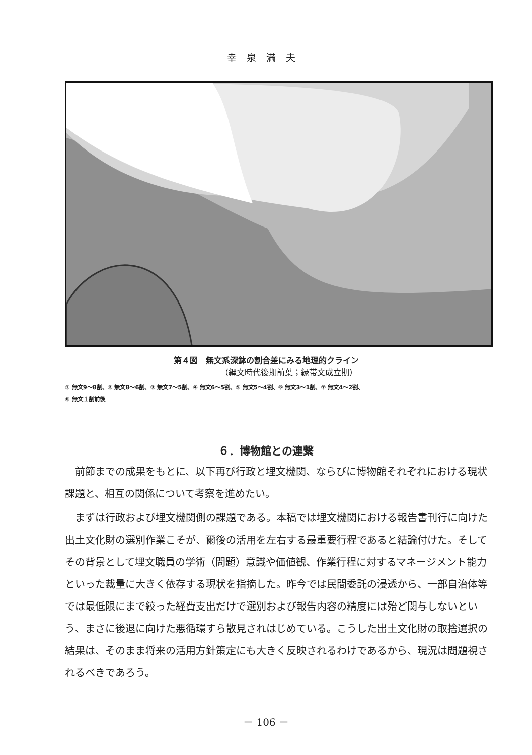幸泉満夫
第４図　無文系深鉢の割合差にみる地理的クライン
（縄文時代後期前葉；縁帯文成立期）
① 無文9～8割、② 無文8～6割、③ 無文7～5割、④ 無文6～5割、⑤ 無文5～4割、⑥ 無文3～1割、⑦ 無文4～2割、
⑧ 無文１割前後
① ② ③ ④ ⑤ ⑥ ⑦ ⑧ 0 200km
６．博物館との連繋
前節までの成果をもとに、以下再び行政と埋文機関、ならびに博物館それぞれにおける現状課題と、相互の関係について考察を進めたい。
まずは行政および埋文機関側の課題である。本稿では埋文機関における報告書刊行に向けた出土文化財の選別作業こそが、爾後の活用を左右する最重要行程であると結論付けた。そしてその背景として埋文職員の学術（問題）意識や価値観、作業行程に対するマネージメント能力といった裁量に大きく依存する現状を指摘した。昨今では民間委託の浸透から、一部自治体等では最低限にまで絞った経費支出だけで選別および報告内容の精度には殆ど関与しないという、まさに後退に向けた悪循環すら散見されはじめている。こうした出土文化財の取捨選択の結果は、そのまま将来の活用方針策定にも大きく反映されるわけであるから、現況は問題視されるべきであろう。
－ 106 －